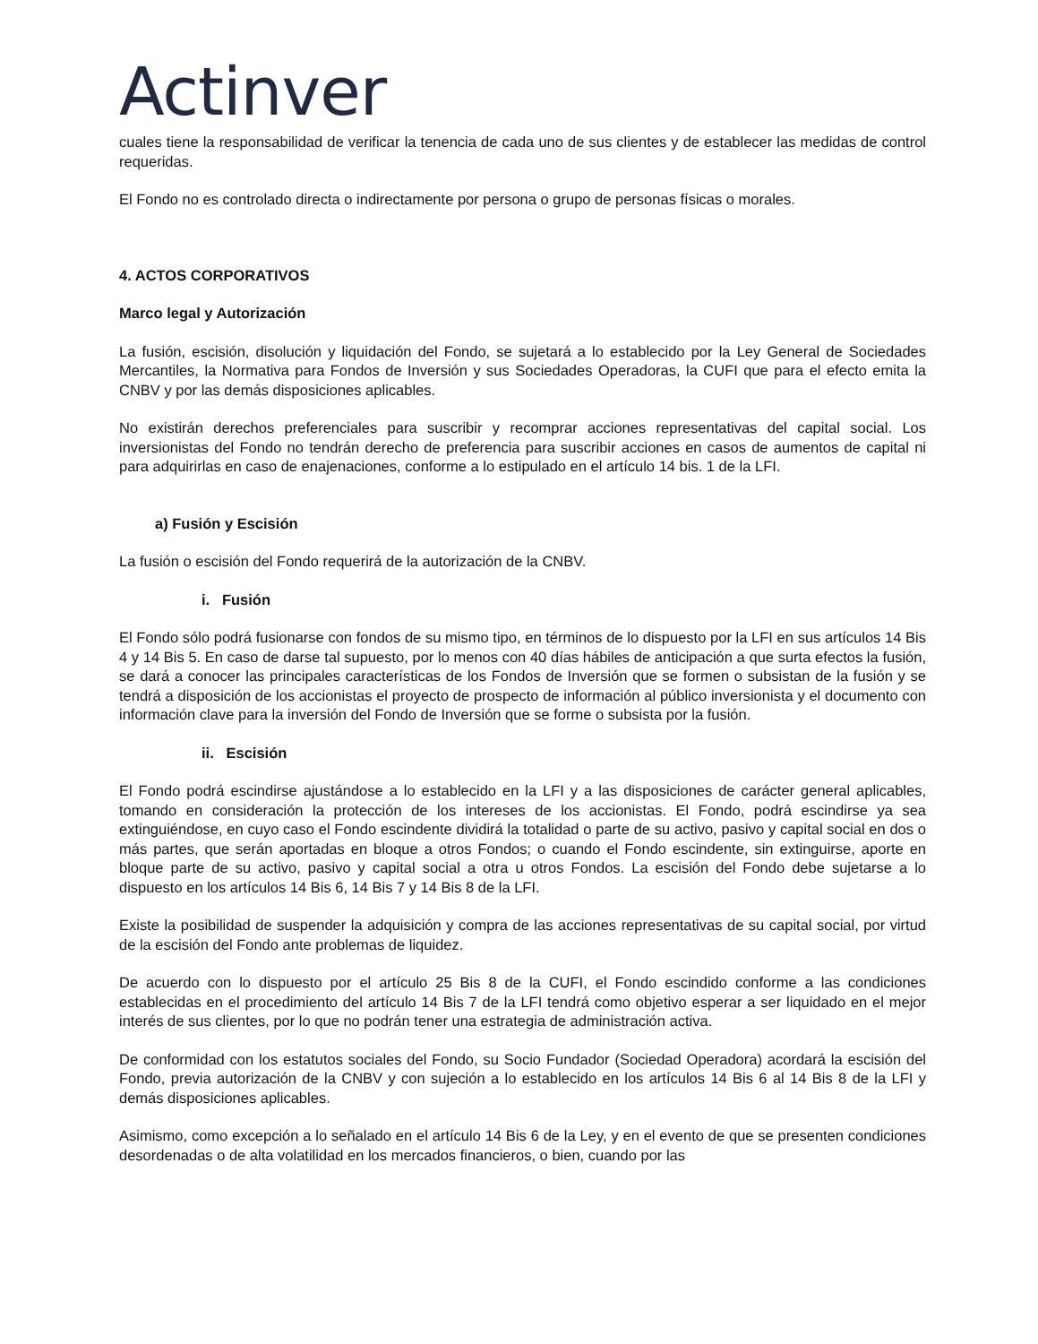Actinver
cuales tiene la responsabilidad de verificar la tenencia de cada uno de sus clientes y de establecer las medidas de control requeridas.
El Fondo no es controlado directa o indirectamente por persona o grupo de personas físicas o morales.
4. ACTOS CORPORATIVOS
Marco legal y Autorización
La fusión, escisión, disolución y liquidación del Fondo, se sujetará a lo establecido por la Ley General de Sociedades Mercantiles, la Normativa para Fondos de Inversión y sus Sociedades Operadoras, la CUFI que para el efecto emita la CNBV y por las demás disposiciones aplicables.
No existirán derechos preferenciales para suscribir y recomprar acciones representativas del capital social. Los inversionistas del Fondo no tendrán derecho de preferencia para suscribir acciones en casos de aumentos de capital ni para adquirirlas en caso de enajenaciones, conforme a lo estipulado en el artículo 14 bis. 1 de la LFI.
a) Fusión y Escisión
La fusión o escisión del Fondo requerirá de la autorización de la CNBV.
i. Fusión
El Fondo sólo podrá fusionarse con fondos de su mismo tipo, en términos de lo dispuesto por la LFI en sus artículos 14 Bis 4 y 14 Bis 5. En caso de darse tal supuesto, por lo menos con 40 días hábiles de anticipación a que surta efectos la fusión, se dará a conocer las principales características de los Fondos de Inversión que se formen o subsistan de la fusión y se tendrá a disposición de los accionistas el proyecto de prospecto de información al público inversionista y el documento con información clave para la inversión del Fondo de Inversión que se forme o subsista por la fusión.
ii. Escisión
El Fondo podrá escindirse ajustándose a lo establecido en la LFI y a las disposiciones de carácter general aplicables, tomando en consideración la protección de los intereses de los accionistas. El Fondo, podrá escindirse ya sea extinguiéndose, en cuyo caso el Fondo escindente dividirá la totalidad o parte de su activo, pasivo y capital social en dos o más partes, que serán aportadas en bloque a otros Fondos; o cuando el Fondo escindente, sin extinguirse, aporte en bloque parte de su activo, pasivo y capital social a otra u otros Fondos. La escisión del Fondo debe sujetarse a lo dispuesto en los artículos 14 Bis 6, 14 Bis 7 y 14 Bis 8 de la LFI.
Existe la posibilidad de suspender la adquisición y compra de las acciones representativas de su capital social, por virtud de la escisión del Fondo ante problemas de liquidez.
De acuerdo con lo dispuesto por el artículo 25 Bis 8 de la CUFI, el Fondo escindido conforme a las condiciones establecidas en el procedimiento del artículo 14 Bis 7 de la LFI tendrá como objetivo esperar a ser liquidado en el mejor interés de sus clientes, por lo que no podrán tener una estrategia de administración activa.
De conformidad con los estatutos sociales del Fondo, su Socio Fundador (Sociedad Operadora) acordará la escisión del Fondo, previa autorización de la CNBV y con sujeción a lo establecido en los artículos 14 Bis 6 al 14 Bis 8 de la LFI y demás disposiciones aplicables.
Asimismo, como excepción a lo señalado en el artículo 14 Bis 6 de la Ley, y en el evento de que se presenten condiciones desordenadas o de alta volatilidad en los mercados financieros, o bien, cuando por las